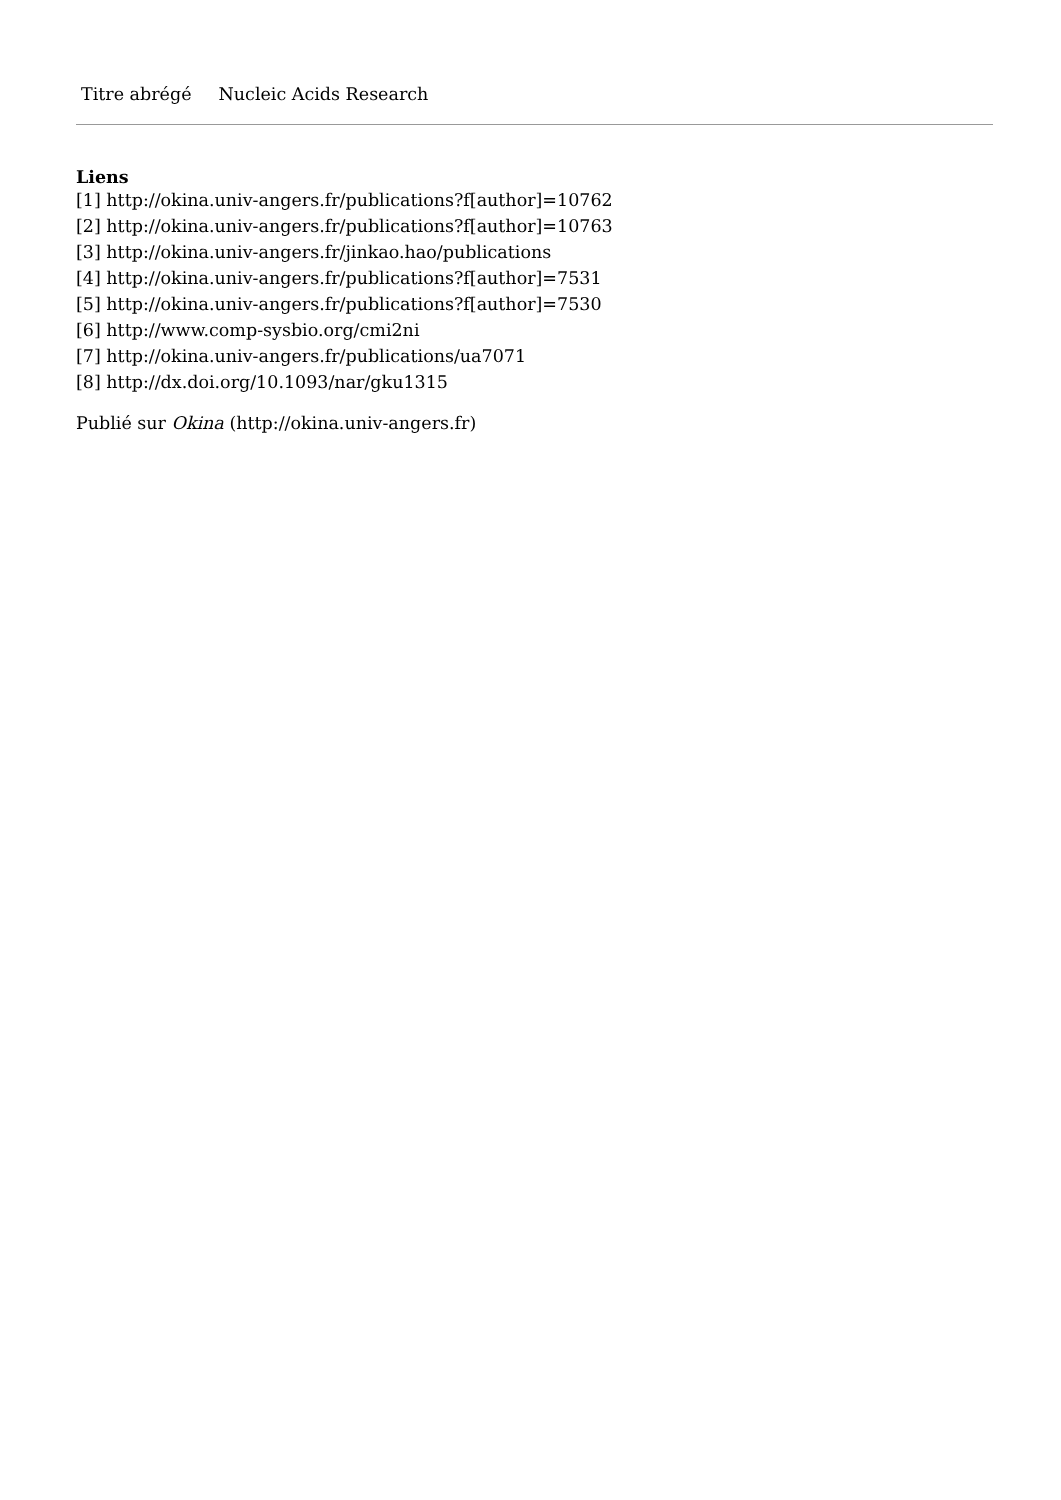| Titre abrégé | Nucleic Acids Research |
Liens
[1] http://okina.univ-angers.fr/publications?f[author]=10762
[2] http://okina.univ-angers.fr/publications?f[author]=10763
[3] http://okina.univ-angers.fr/jinkao.hao/publications
[4] http://okina.univ-angers.fr/publications?f[author]=7531
[5] http://okina.univ-angers.fr/publications?f[author]=7530
[6] http://www.comp-sysbio.org/cmi2ni
[7] http://okina.univ-angers.fr/publications/ua7071
[8] http://dx.doi.org/10.1093/nar/gku1315
Publié sur Okina (http://okina.univ-angers.fr)